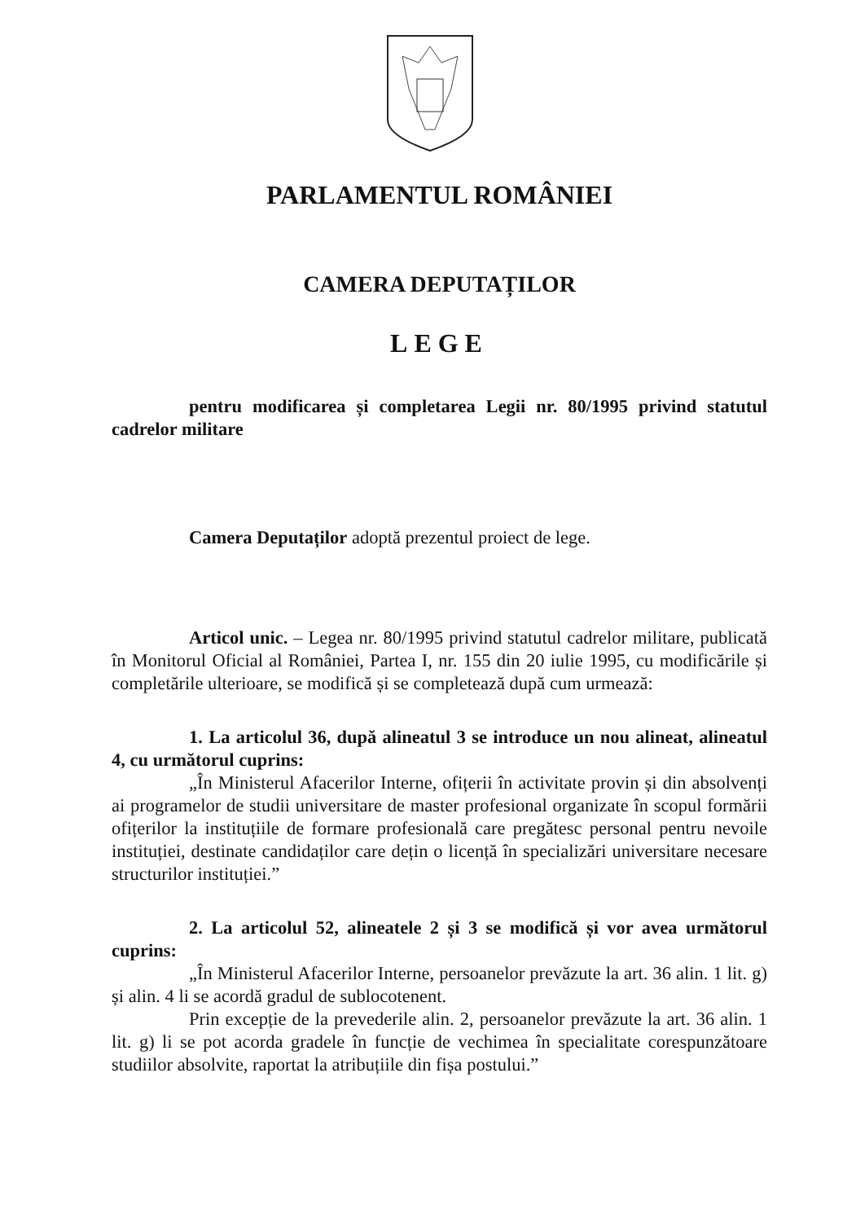PARLAMENTUL ROMÂNIEI
CAMERA DEPUTAȚILOR
LEGE
pentru modificarea și completarea Legii nr. 80/1995 privind statutul cadrelor militare
Camera Deputaților adoptă prezentul proiect de lege.
Articol unic. – Legea nr. 80/1995 privind statutul cadrelor militare, publicată în Monitorul Oficial al României, Partea I, nr. 155 din 20 iulie 1995, cu modificările și completările ulterioare, se modifică și se completează după cum urmează:
1. La articolul 36, după alineatul 3 se introduce un nou alineat, alineatul 4, cu următorul cuprins:
„În Ministerul Afacerilor Interne, ofițerii în activitate provin și din absolvenți ai programelor de studii universitare de master profesional organizate în scopul formării ofițerilor la instituțiile de formare profesională care pregătesc personal pentru nevoile instituției, destinate candidaților care dețin o licență în specializări universitare necesare structurilor instituției.”
2. La articolul 52, alineatele 2 și 3 se modifică și vor avea următorul cuprins:
„În Ministerul Afacerilor Interne, persoanelor prevăzute la art. 36 alin. 1 lit. g) și alin. 4 li se acordă gradul de sublocotenent.
Prin excepție de la prevederile alin. 2, persoanelor prevăzute la art. 36 alin. 1 lit. g) li se pot acorda gradele în funcție de vechimea în specialitate corespunzătoare studiilor absolvite, raportat la atribuțiile din fișa postului.”